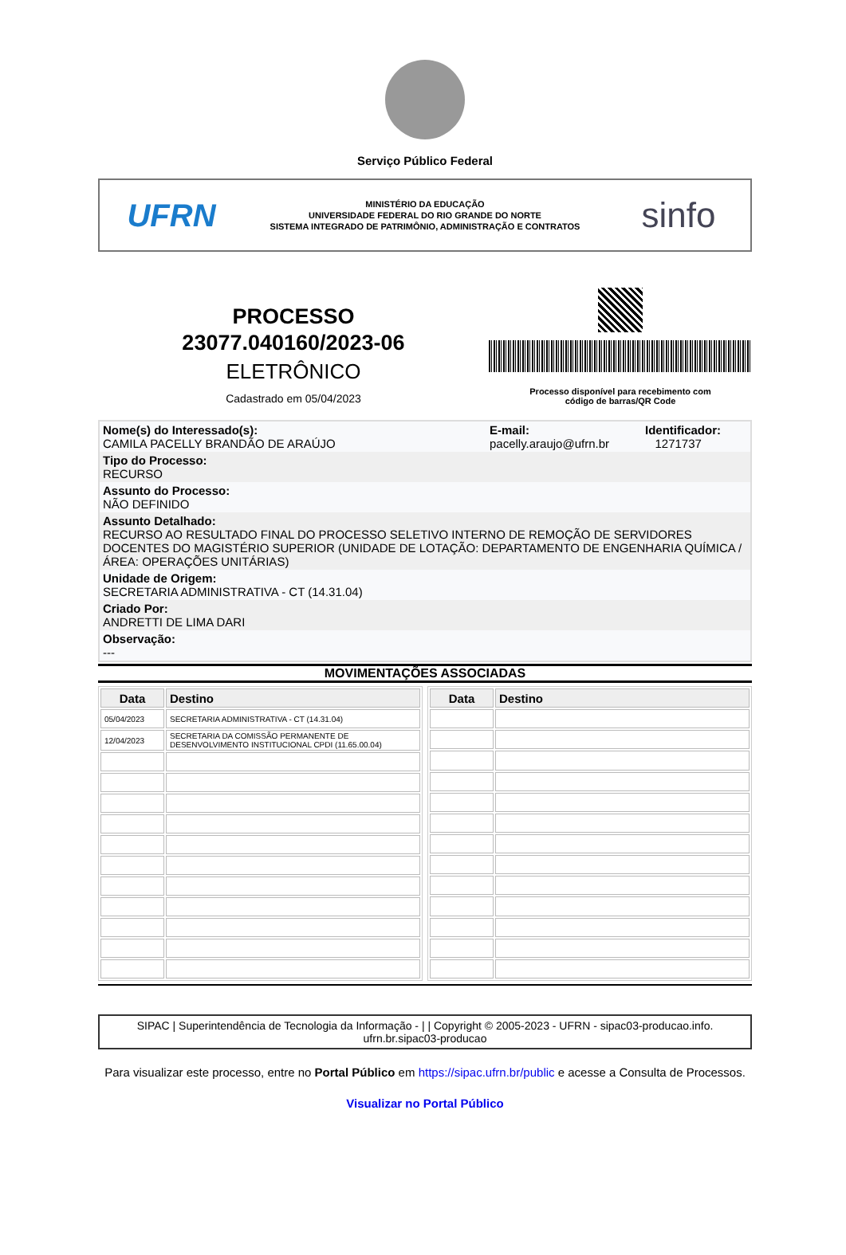Serviço Público Federal
UFRN
MINISTÉRIO DA EDUCAÇÃO
UNIVERSIDADE FEDERAL DO RIO GRANDE DO NORTE
SISTEMA INTEGRADO DE PATRIMÔNIO, ADMINISTRAÇÃO E CONTRATOS
sinfo
PROCESSO
23077.040160/2023-06
ELETRÔNICO
Cadastrado em 05/04/2023
Processo disponível para recebimento com
código de barras/QR Code
Nome(s) do Interessado(s):
CAMILA PACELLY BRANDÃO DE ARAÚJO
E-mail:
pacelly.araujo@ufrn.br
Identificador:
1271737
Tipo do Processo:
RECURSO
Assunto do Processo:
NÃO DEFINIDO
Assunto Detalhado:
RECURSO AO RESULTADO FINAL DO PROCESSO SELETIVO INTERNO DE REMOÇÃO DE SERVIDORES DOCENTES DO MAGISTÉRIO SUPERIOR (UNIDADE DE LOTAÇÃO: DEPARTAMENTO DE ENGENHARIA QUÍMICA / ÁREA: OPERAÇÕES UNITÁRIAS)
Unidade de Origem:
SECRETARIA ADMINISTRATIVA - CT (14.31.04)
Criado Por:
ANDRETTI DE LIMA DARI
Observação:
---
MOVIMENTAÇÕES ASSOCIADAS
| Data | Destino |
| --- | --- |
| 05/04/2023 | SECRETARIA ADMINISTRATIVA - CT (14.31.04) |
| 12/04/2023 | SECRETARIA DA COMISSÃO PERMANENTE DE DESENVOLVIMENTO INSTITUCIONAL CPDI (11.65.00.04) |
| Data | Destino |
| --- | --- |
SIPAC | Superintendência de Tecnologia da Informação - | | Copyright © 2005-2023 - UFRN - sipac03-producao.info.
ufrn.br.sipac03-producao
Para visualizar este processo, entre no Portal Público em https://sipac.ufrn.br/public e acesse a Consulta de Processos.
Visualizar no Portal Público